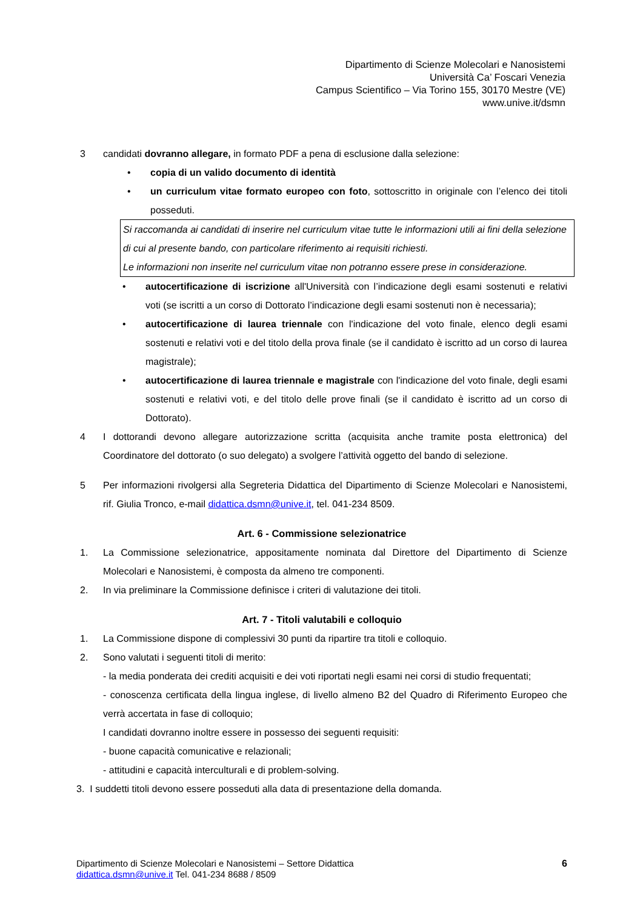Dipartimento di Scienze Molecolari e Nanosistemi
Università Ca’ Foscari Venezia
Campus Scientifico – Via Torino 155, 30170 Mestre (VE)
www.unive.it/dsmn
3 candidati dovranno allegare, in formato PDF a pena di esclusione dalla selezione:
• copia di un valido documento di identità
• un curriculum vitae formato europeo con foto, sottoscritto in originale con l’elenco dei titoli posseduti.
Si raccomanda ai candidati di inserire nel curriculum vitae tutte le informazioni utili ai fini della selezione di cui al presente bando, con particolare riferimento ai requisiti richiesti.
Le informazioni non inserite nel curriculum vitae non potranno essere prese in considerazione.
• autocertificazione di iscrizione all'Università con l’indicazione degli esami sostenuti e relativi voti (se iscritti a un corso di Dottorato l’indicazione degli esami sostenuti non è necessaria);
• autocertificazione di laurea triennale con l'indicazione del voto finale, elenco degli esami sostenuti e relativi voti e del titolo della prova finale (se il candidato è iscritto ad un corso di laurea magistrale);
• autocertificazione di laurea triennale e magistrale con l'indicazione del voto finale, degli esami sostenuti e relativi voti, e del titolo delle prove finali (se il candidato è iscritto ad un corso di Dottorato).
4 I dottorandi devono allegare autorizzazione scritta (acquisita anche tramite posta elettronica) del Coordinatore del dottorato (o suo delegato) a svolgere l’attività oggetto del bando di selezione.
5 Per informazioni rivolgersi alla Segreteria Didattica del Dipartimento di Scienze Molecolari e Nanosistemi, rif. Giulia Tronco, e-mail didattica.dsmn@unive.it, tel. 041-234 8509.
Art. 6 - Commissione selezionatrice
1. La Commissione selezionatrice, appositamente nominata dal Direttore del Dipartimento di Scienze Molecolari e Nanosistemi, è composta da almeno tre componenti.
2. In via preliminare la Commissione definisce i criteri di valutazione dei titoli.
Art. 7 - Titoli valutabili e colloquio
1. La Commissione dispone di complessivi 30 punti da ripartire tra titoli e colloquio.
2. Sono valutati i seguenti titoli di merito:
- la media ponderata dei crediti acquisiti e dei voti riportati negli esami nei corsi di studio frequentati;
- conoscenza certificata della lingua inglese, di livello almeno B2 del Quadro di Riferimento Europeo che verrà accertata in fase di colloquio;
I candidati dovranno inoltre essere in possesso dei seguenti requisiti:
- buone capacità comunicative e relazionali;
- attitudini e capacità interculturali e di problem-solving.
3. I suddetti titoli devono essere posseduti alla data di presentazione della domanda.
Dipartimento di Scienze Molecolari e Nanosistemi – Settore Didattica
didattica.dsmn@unive.it Tel. 041-234 8688 / 8509
6